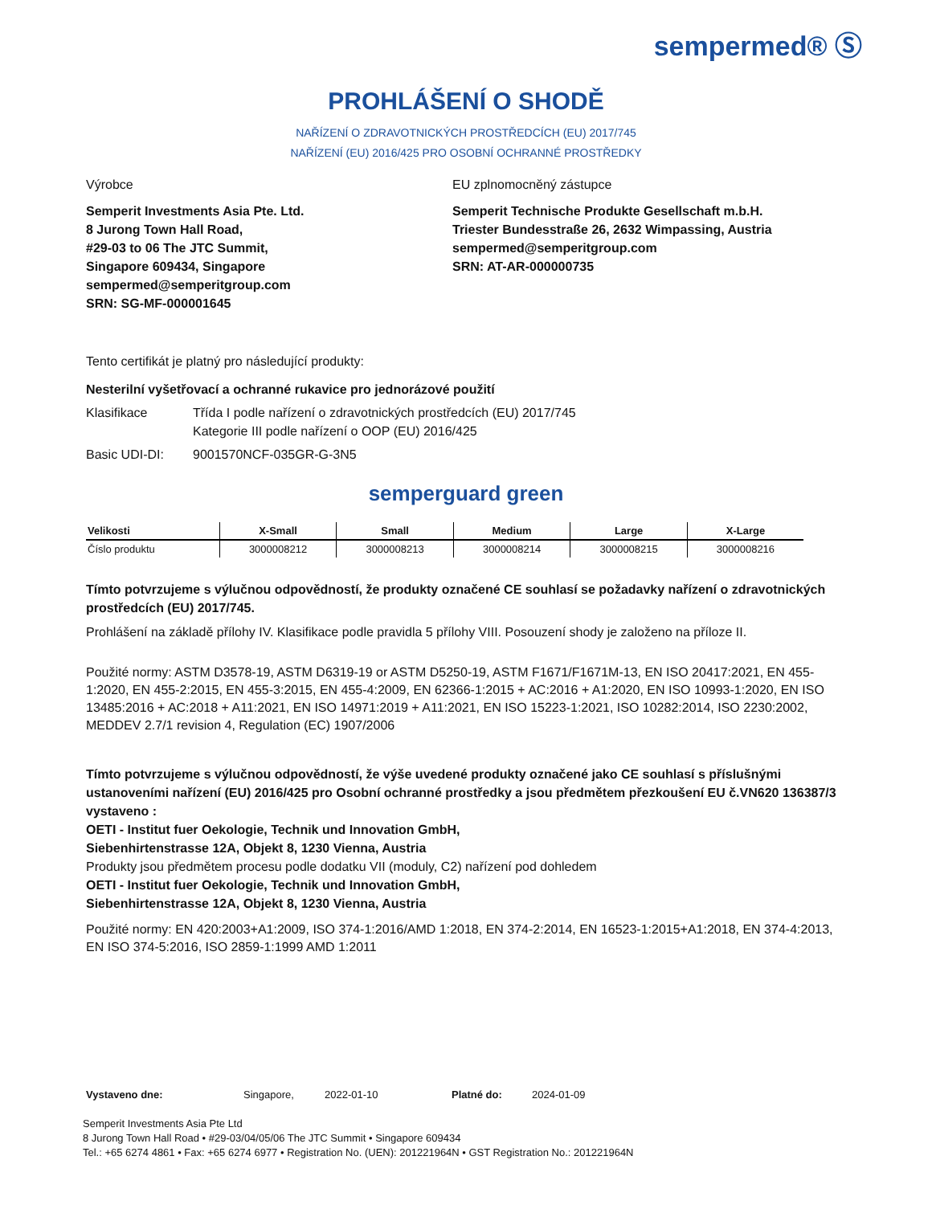sempermed® Ⓢ
PROHLÁŠENÍ O SHODĚ
NAŘÍZENÍ O ZDRAVOTNICKÝCH PROSTŘEDCÍCH (EU) 2017/745
NAŘÍZENÍ (EU) 2016/425 PRO OSOBNÍ OCHRANNÉ PROSTŘEDKY
Výrobce
Semperit Investments Asia Pte. Ltd.
8 Jurong Town Hall Road,
#29-03 to 06 The JTC Summit,
Singapore 609434, Singapore
sempermed@semperitgroup.com
SRN: SG-MF-000001645
EU zplnomocněný zástupce
Semperit Technische Produkte Gesellschaft m.b.H.
Triester Bundesstraße 26, 2632 Wimpassing, Austria
sempermed@semperitgroup.com
SRN: AT-AR-000000735
Tento certifikát je platný pro následující produkty:
Nesterilní vyšetřovací a ochranné rukavice pro jednorázové použití
Klasifikace Třída I podle nařízení o zdravotnických prostředcích (EU) 2017/745
Kategorie III podle nařízení o OOP (EU) 2016/425
Basic UDI-DI: 9001570NCF-035GR-G-3N5
semperguard green
| Velikosti | X-Small | Small | Medium | Large | X-Large |
| --- | --- | --- | --- | --- | --- |
| Číslo produktu | 3000008212 | 3000008213 | 3000008214 | 3000008215 | 3000008216 |
Tímto potvrzujeme s výlučnou odpovědností, že produkty označené CE souhlasí se požadavky nařízení o zdravotnických prostředcích (EU) 2017/745.
Prohlášení na základě přílohy IV. Klasifikace podle pravidla 5 přílohy VIII. Posouzení shody je založeno na příloze II.
Použité normy: ASTM D3578-19, ASTM D6319-19 or ASTM D5250-19, ASTM F1671/F1671M-13, EN ISO 20417:2021, EN 455-1:2020, EN 455-2:2015, EN 455-3:2015, EN 455-4:2009, EN 62366-1:2015 + AC:2016 + A1:2020, EN ISO 10993-1:2020, EN ISO 13485:2016 + AC:2018 + A11:2021, EN ISO 14971:2019 + A11:2021, EN ISO 15223-1:2021, ISO 10282:2014, ISO 2230:2002, MEDDEV 2.7/1 revision 4, Regulation (EC) 1907/2006
Tímto potvrzujeme s výlučnou odpovědností, že výše uvedené produkty označené jako CE souhlasí s příslušnými ustanoveními nařízení (EU) 2016/425 pro Osobní ochranné prostředky a jsou předmětem přezkoušení EU č.VN620 136387/3 vystaveno :
OETI - Institut fuer Oekologie, Technik und Innovation GmbH,
Siebenhirtenstrasse 12A, Objekt 8, 1230 Vienna, Austria
Produkty jsou předmětem procesu podle dodatku VII (moduly, C2) nařízení pod dohledem
OETI - Institut fuer Oekologie, Technik und Innovation GmbH,
Siebenhirtenstrasse 12A, Objekt 8, 1230 Vienna, Austria
Použité normy: EN 420:2003+A1:2009, ISO 374-1:2016/AMD 1:2018, EN 374-2:2014, EN 16523-1:2015+A1:2018, EN 374-4:2013, EN ISO 374-5:2016, ISO 2859-1:1999 AMD 1:2011
Vystaveno dne: Singapore, 2022-01-10 Platné do: 2024-01-09
Semperit Investments Asia Pte Ltd
8 Jurong Town Hall Road • #29-03/04/05/06 The JTC Summit • Singapore 609434
Tel.: +65 6274 4861 • Fax: +65 6274 6977 • Registration No. (UEN): 201221964N • GST Registration No.: 201221964N